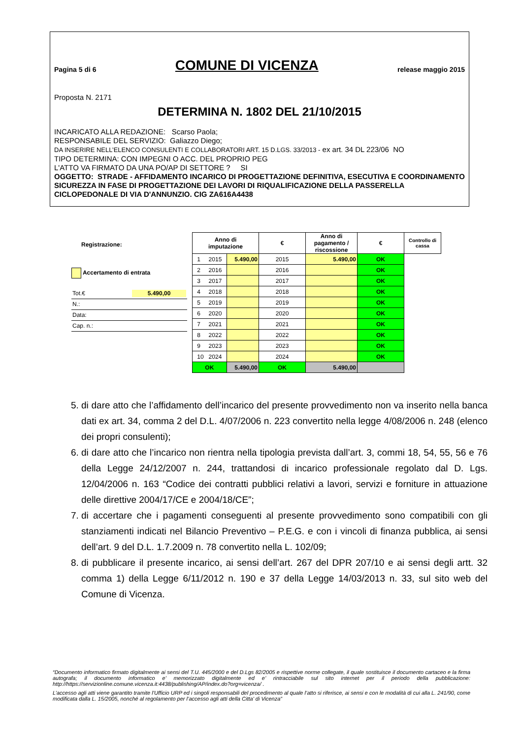Pagina 5 di 6 COMUNE DI VICENZA release maggio 2015
Proposta N. 2171
DETERMINA N. 1802 DEL 21/10/2015
INCARICATO ALLA REDAZIONE: Scarso Paola;
RESPONSABILE DEL SERVIZIO: Galiazzo Diego;
DA INSERIRE NELL’ELENCO CONSULENTI E COLLABORATORI ART. 15 D.LGS. 33/2013 - ex art. 34 DL 223/06 NO
TIPO DETERMINA: CON IMPEGNI O ACC. DEL PROPRIO PEG
L'ATTO VA FIRMATO DA UNA PO/AP DI SETTORE ? SI
OGGETTO: STRADE - AFFIDAMENTO INCARICO DI PROGETTAZIONE DEFINITIVA, ESECUTIVA E COORDINAMENTO SICUREZZA IN FASE DI PROGETTAZIONE DEI LAVORI DI RIQUALIFICAZIONE DELLA PASSERELLA CICLOPEDONALE DI VIA D'ANNUNZIO. CIG ZA616A4438
Registrazione:
Accertamento di entrata
Tot.€ 5.490,00
N.:
Data:
Cap. n.:
| Anno di imputazione | | € | Anno di pagamento / riscossione | € | Controllo di cassa |
| --- | --- | --- | --- | --- | --- |
| 1 2015 | | 5.490,00 | 2015 | 5.490,00 | OK |
| 2 2016 | | 2016 | | OK | |
| 3 2017 | | 2017 | | OK | |
| 4 2018 | | 2018 | | OK | |
| 5 2019 | | 2019 | | OK | |
| 6 2020 | | 2020 | | OK | |
| 7 2021 | | 2021 | | OK | |
| 8 2022 | | 2022 | | OK | |
| 9 2023 | | 2023 | | OK | |
| 10 2024 | | 2024 | | OK | |
| OK | 5.490,00 | OK | 5.490,00 | | |
5. di dare atto che l’affidamento dell’incarico del presente provvedimento non va inserito nella banca dati ex art. 34, comma 2 del D.L. 4/07/2006 n. 223 convertito nella legge 4/08/2006 n. 248 (elenco dei propri consulenti);
6. di dare atto che l’incarico non rientra nella tipologia prevista dall’art. 3, commi 18, 54, 55, 56 e 76 della Legge 24/12/2007 n. 244, trattandosi di incarico professionale regolato dal D. Lgs. 12/04/2006 n. 163 “Codice dei contratti pubblici relativi a lavori, servizi e forniture in attuazione delle direttive 2004/17/CE e 2004/18/CE”;
7. di accertare che i pagamenti conseguenti al presente provvedimento sono compatibili con gli stanziamenti indicati nel Bilancio Preventivo – P.E.G. e con i vincoli di finanza pubblica, ai sensi dell’art. 9 del D.L. 1.7.2009 n. 78 convertito nella L. 102/09;
8. di pubblicare il presente incarico, ai sensi dell’art. 267 del DPR 207/10 e ai sensi degli artt. 32 comma 1) della Legge 6/11/2012 n. 190 e 37 della Legge 14/03/2013 n. 33, sul sito web del Comune di Vicenza.
“Documento informatico firmato digitalmente ai sensi del T.U. 445/2000 e del D.Lgs 82/2005 e rispettive norme collegate, il quale sostituisce il documento cartaceo e la firma autografa; il documento informatico e’ memorizzato digitalmente ed e’ rintracciabile sul sito internet per il periodo della pubblicazione: http://https://servizionline.comune.vicenza.it:4438/publishing/AP/index.do?org=vicenza/ .
L’accesso agli atti viene garantito tramite l’Ufficio URP ed i singoli responsabili del procedimento al quale l’atto si riferisce, ai sensi e con le modalità di cui alla L. 241/90, come modificata dalla L. 15/2005, nonché al regolamento per l’accesso agli atti della Citta' di Vicenza”